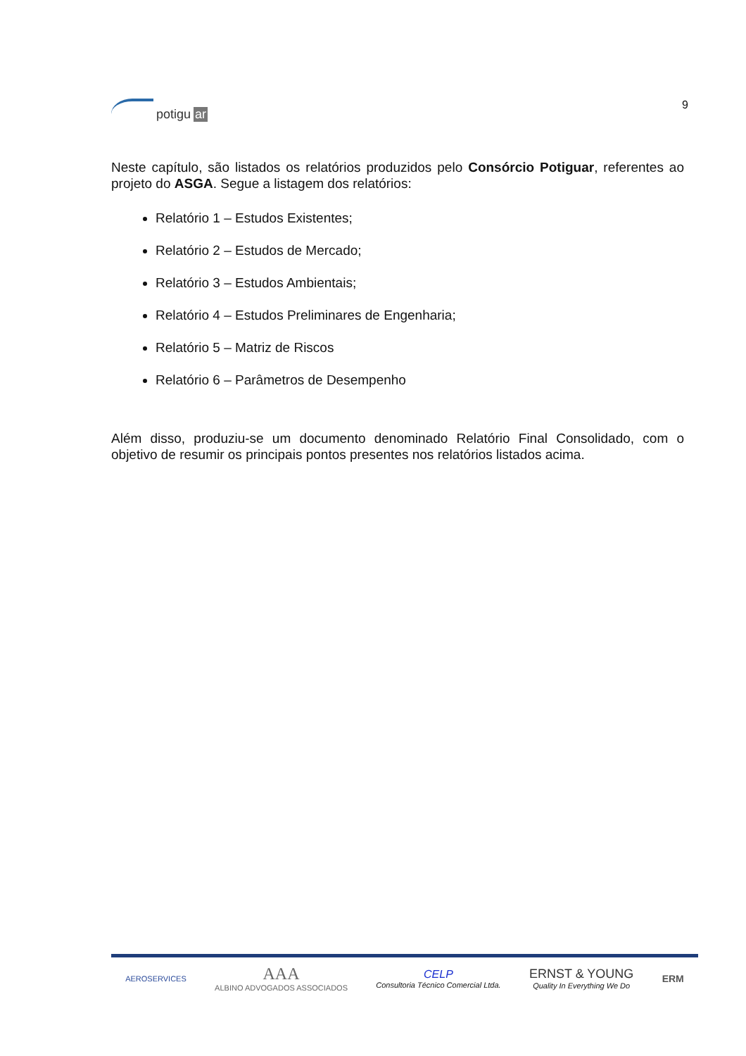potigu ar 9
Neste capítulo, são listados os relatórios produzidos pelo Consórcio Potiguar, referentes ao projeto do ASGA. Segue a listagem dos relatórios:
Relatório 1 – Estudos Existentes;
Relatório 2 – Estudos de Mercado;
Relatório 3 – Estudos Ambientais;
Relatório 4 – Estudos Preliminares de Engenharia;
Relatório 5 – Matriz de Riscos
Relatório 6 – Parâmetros de Desempenho
Além disso, produziu-se um documento denominado Relatório Final Consolidado, com o objetivo de resumir os principais pontos presentes nos relatórios listados acima.
AEROSERVICES
AAA
ALBINO ADVOGADOS ASSOCIADOS
CELP
Consultoria Técnico Comercial Ltda.
ERNST & YOUNG
Quality In Everything We Do
ERM